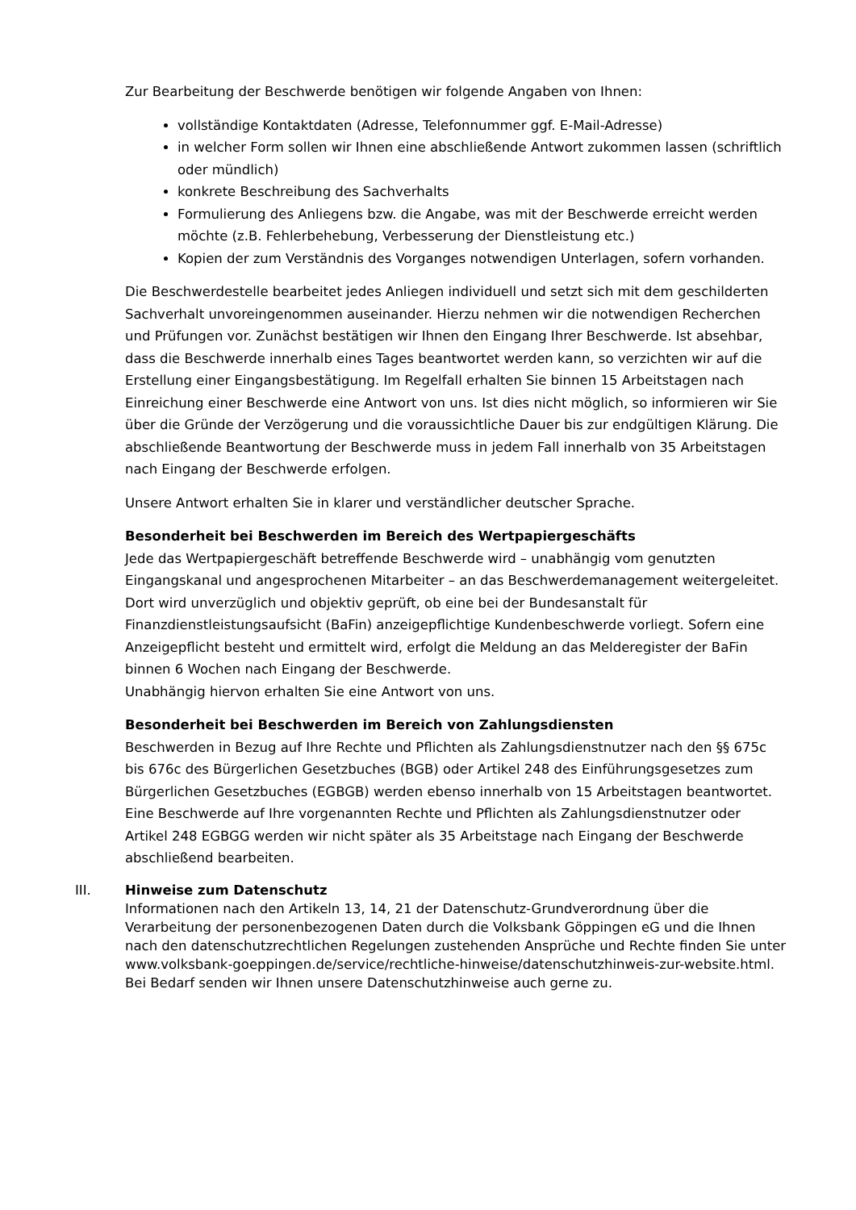Zur Bearbeitung der Beschwerde benötigen wir folgende Angaben von Ihnen:
vollständige Kontaktdaten (Adresse, Telefonnummer ggf. E-Mail-Adresse)
in welcher Form sollen wir Ihnen eine abschließende Antwort zukommen lassen (schriftlich oder mündlich)
konkrete Beschreibung des Sachverhalts
Formulierung des Anliegens bzw. die Angabe, was mit der Beschwerde erreicht werden möchte (z.B. Fehlerbehebung, Verbesserung der Dienstleistung etc.)
Kopien der zum Verständnis des Vorganges notwendigen Unterlagen, sofern vorhanden.
Die Beschwerdestelle bearbeitet jedes Anliegen individuell und setzt sich mit dem geschilderten Sachverhalt unvoreingenommen auseinander. Hierzu nehmen wir die notwendigen Recherchen und Prüfungen vor. Zunächst bestätigen wir Ihnen den Eingang Ihrer Beschwerde. Ist absehbar, dass die Beschwerde innerhalb eines Tages beantwortet werden kann, so verzichten wir auf die Erstellung einer Eingangsbestätigung. Im Regelfall erhalten Sie binnen 15 Arbeitstagen nach Einreichung einer Beschwerde eine Antwort von uns. Ist dies nicht möglich, so informieren wir Sie über die Gründe der Verzögerung und die voraussichtliche Dauer bis zur endgültigen Klärung. Die abschließende Beantwortung der Beschwerde muss in jedem Fall innerhalb von 35 Arbeitstagen nach Eingang der Beschwerde erfolgen.
Unsere Antwort erhalten Sie in klarer und verständlicher deutscher Sprache.
Besonderheit bei Beschwerden im Bereich des Wertpapiergeschäfts
Jede das Wertpapiergeschäft betreffende Beschwerde wird – unabhängig vom genutzten Eingangskanal und angesprochenen Mitarbeiter – an das Beschwerdemanagement weitergeleitet. Dort wird unverzüglich und objektiv geprüft, ob eine bei der Bundesanstalt für Finanzdienstleistungsaufsicht (BaFin) anzeigepflichtige Kundenbeschwerde vorliegt. Sofern eine Anzeigepflicht besteht und ermittelt wird, erfolgt die Meldung an das Melderegister der BaFin binnen 6 Wochen nach Eingang der Beschwerde.
Unabhängig hiervon erhalten Sie eine Antwort von uns.
Besonderheit bei Beschwerden im Bereich von Zahlungsdiensten
Beschwerden in Bezug auf Ihre Rechte und Pflichten als Zahlungsdienstnutzer nach den §§ 675c bis 676c des Bürgerlichen Gesetzbuches (BGB) oder Artikel 248 des Einführungsgesetzes zum Bürgerlichen Gesetzbuches (EGBGB) werden ebenso innerhalb von 15 Arbeitstagen beantwortet. Eine Beschwerde auf Ihre vorgenannten Rechte und Pflichten als Zahlungsdienstnutzer oder Artikel 248 EGBGG werden wir nicht später als 35 Arbeitstage nach Eingang der Beschwerde abschließend bearbeiten.
III. Hinweise zum Datenschutz
Informationen nach den Artikeln 13, 14, 21 der Datenschutz-Grundverordnung über die Verarbeitung der personenbezogenen Daten durch die Volksbank Göppingen eG und die Ihnen nach den datenschutzrechtlichen Regelungen zustehenden Ansprüche und Rechte finden Sie unter www.volksbank-goeppingen.de/service/rechtliche-hinweise/datenschutzhinweis-zur-website.html. Bei Bedarf senden wir Ihnen unsere Datenschutzhinweise auch gerne zu.